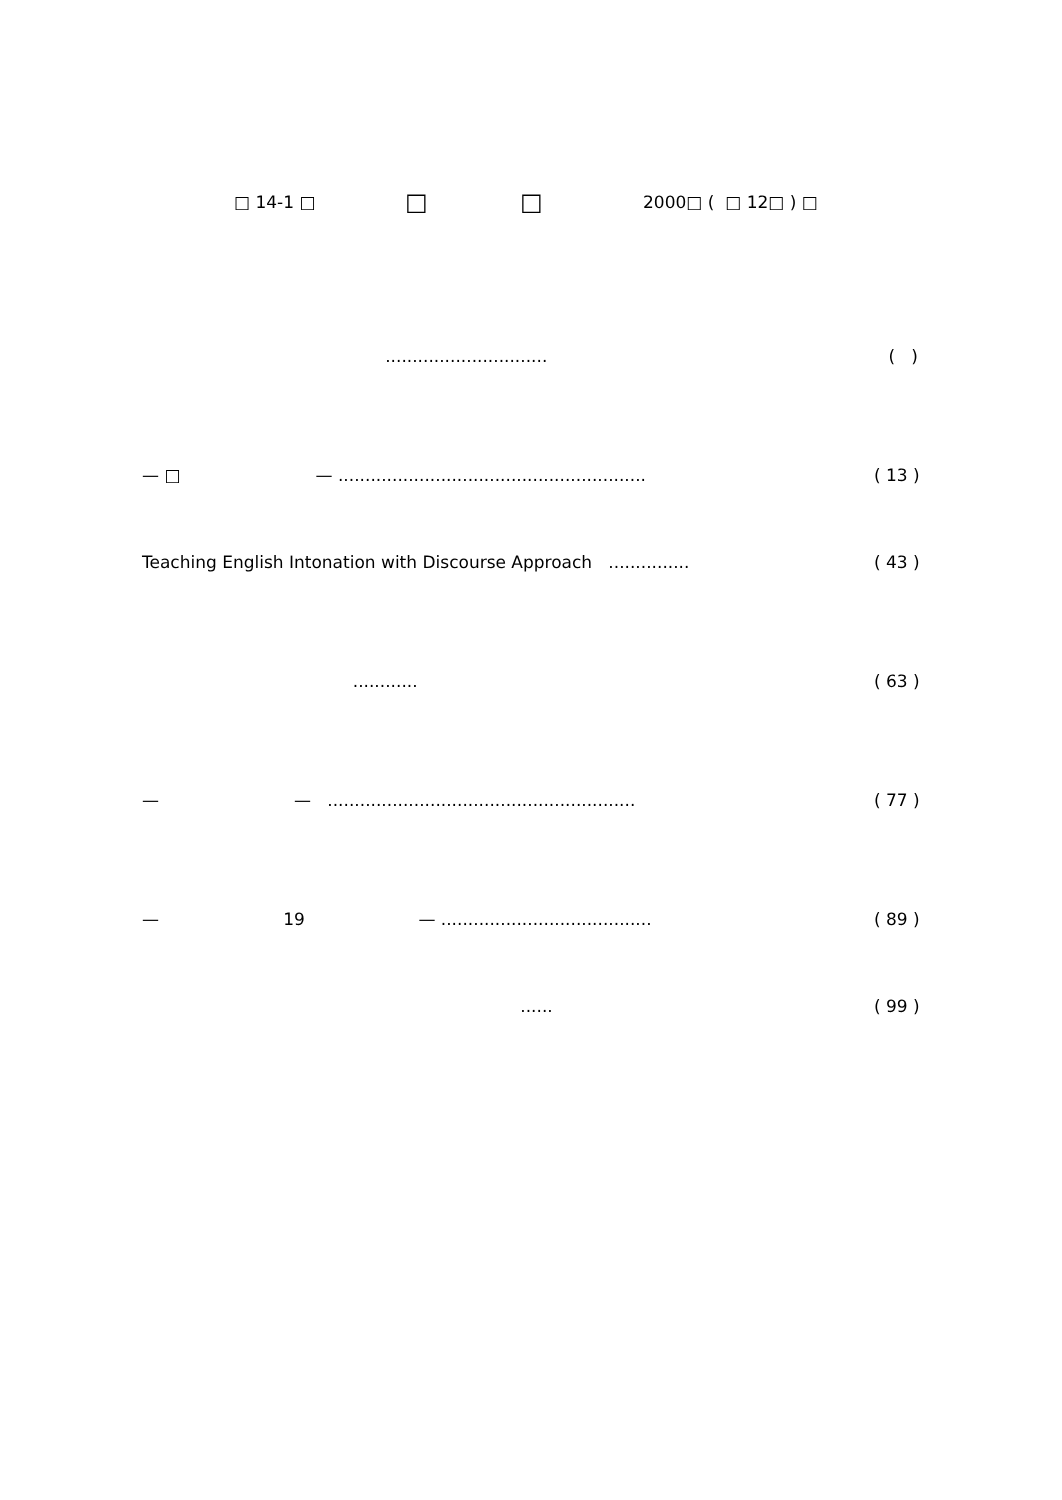□ 14-1 □ □ □ 2000□ ( □ 12□ ) □
.............................. ( )
— □ — ......................................................... ( 13 )
Teaching English Intonation with Discourse Approach ............... ( 43 )
............ ( 63 )
— — ......................................................... ( 77 )
— 19 — ....................................... ( 89 )
...... ( 99 )